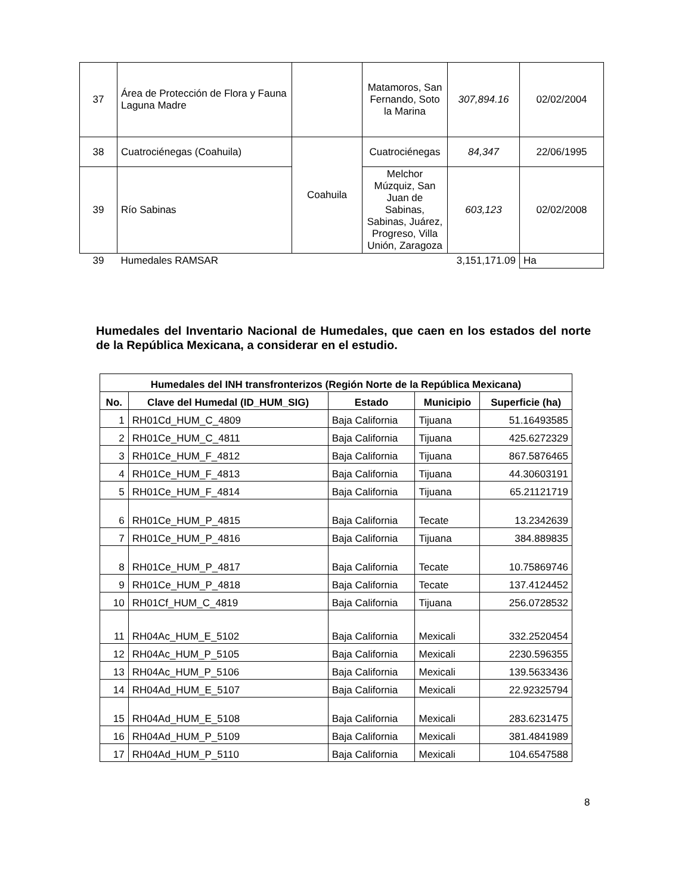| 37 | Área de Protección de Flora y Fauna Laguna Madre | | Matamoros, San Fernando, Soto la Marina | 307,894.16 | 02/02/2004 |
| 38 | Cuatrociénegas (Coahuila) | Coahuila | Cuatrociénegas | 84,347 | 22/06/1995 |
| 39 | Río Sabinas | | Melchor Múzquiz, San Juan de Sabinas, Sabinas, Juárez, Progreso, Villa Unión, Zaragoza | 603,123 | 02/02/2008 |
| 39 | Humedales RAMSAR | | | 3,151,171.09 | Ha |
Humedales del Inventario Nacional de Humedales, que caen en los estados del norte de la República Mexicana, a considerar en el estudio.
| Humedales del INH transfronterizos (Región Norte de la República Mexicana) | | | | |
| --- | --- | --- | --- | --- |
| No. | Clave del Humedal (ID_HUM_SIG) | Estado | Municipio | Superficie (ha) |
| 1 | RH01Cd_HUM_C_4809 | Baja California | Tijuana | 51.16493585 |
| 2 | RH01Ce_HUM_C_4811 | Baja California | Tijuana | 425.6272329 |
| 3 | RH01Ce_HUM_F_4812 | Baja California | Tijuana | 867.5876465 |
| 4 | RH01Ce_HUM_F_4813 | Baja California | Tijuana | 44.30603191 |
| 5 | RH01Ce_HUM_F_4814 | Baja California | Tijuana | 65.21121719 |
| 6 | RH01Ce_HUM_P_4815 | Baja California | Tecate | 13.2342639 |
| 7 | RH01Ce_HUM_P_4816 | Baja California | Tijuana | 384.889835 |
| 8 | RH01Ce_HUM_P_4817 | Baja California | Tecate | 10.75869746 |
| 9 | RH01Ce_HUM_P_4818 | Baja California | Tecate | 137.4124452 |
| 10 | RH01Cf_HUM_C_4819 | Baja California | Tijuana | 256.0728532 |
| 11 | RH04Ac_HUM_E_5102 | Baja California | Mexicali | 332.2520454 |
| 12 | RH04Ac_HUM_P_5105 | Baja California | Mexicali | 2230.596355 |
| 13 | RH04Ac_HUM_P_5106 | Baja California | Mexicali | 139.5633436 |
| 14 | RH04Ad_HUM_E_5107 | Baja California | Mexicali | 22.92325794 |
| 15 | RH04Ad_HUM_E_5108 | Baja California | Mexicali | 283.6231475 |
| 16 | RH04Ad_HUM_P_5109 | Baja California | Mexicali | 381.4841989 |
| 17 | RH04Ad_HUM_P_5110 | Baja California | Mexicali | 104.6547588 |
8